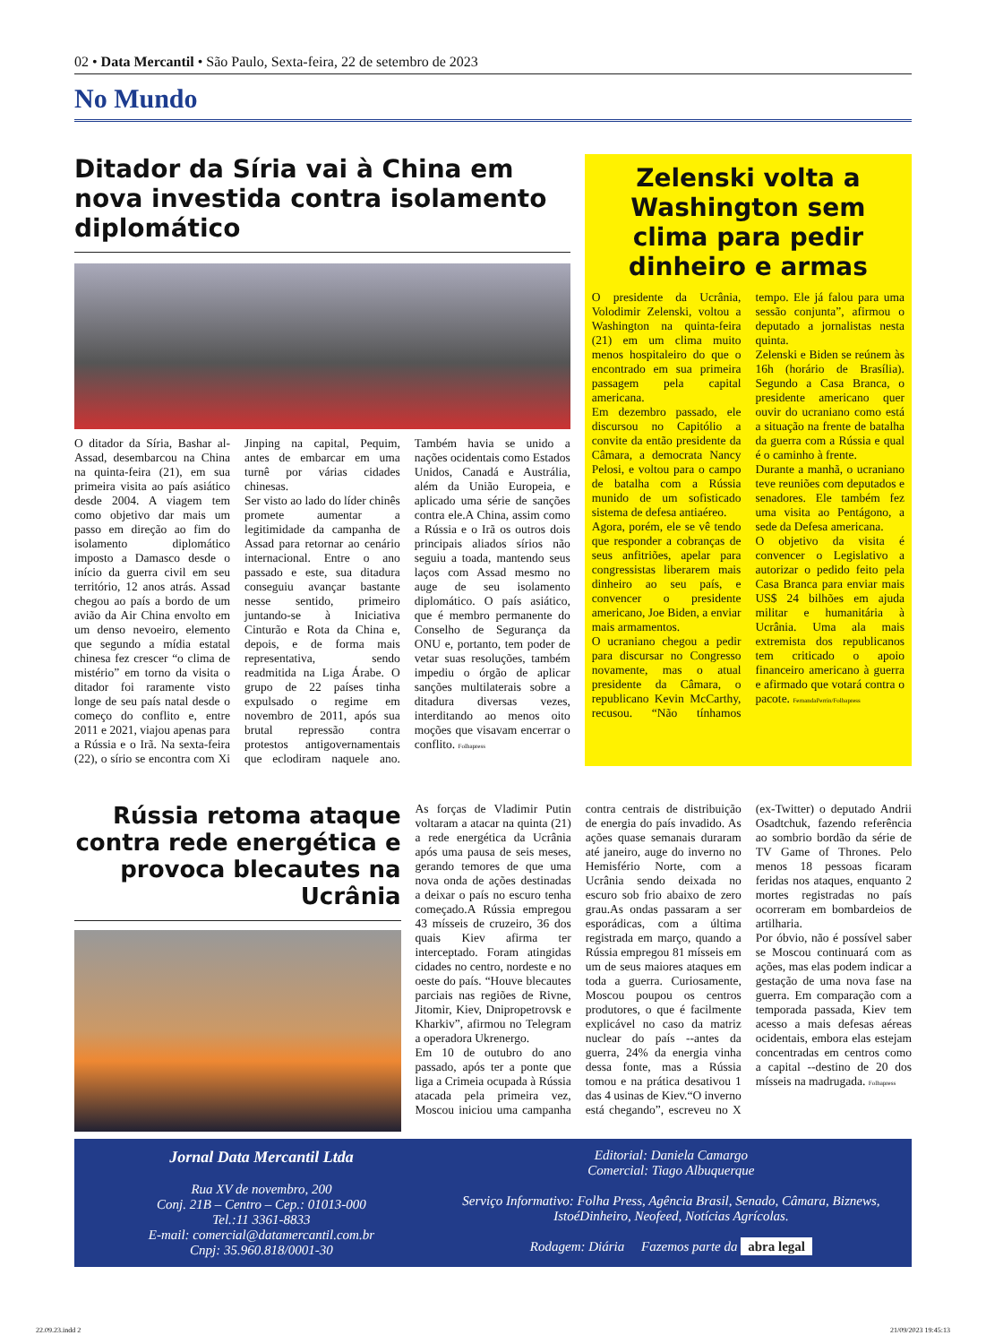02 • Data Mercantil • São Paulo, Sexta-feira, 22 de setembro de 2023
No Mundo
Ditador da Síria vai à China em nova investida contra isolamento diplomático
O ditador da Síria, Bashar al-Assad, desembarcou na China na quinta-feira (21), em sua primeira visita ao país asiático desde 2004. A viagem tem como objetivo dar mais um passo em direção ao fim do isolamento diplomático imposto a Damasco desde o início da guerra civil em seu território, 12 anos atrás. Assad chegou ao país a bordo de um avião da Air China envolto em um denso nevoeiro, elemento que segundo a mídia estatal chinesa fez crescer “o clima de mistério” em torno da visita o ditador foi raramente visto longe de seu país natal desde o começo do conflito e, entre 2011 e 2021, viajou apenas para a Rússia e o Irã. Na sexta-feira (22), o sírio se encontra com Xi Jinping na capital, Pequim, antes de embarcar em uma turnê por várias cidades chinesas.
Ser visto ao lado do líder chinês promete aumentar a legitimidade da campanha de Assad para retornar ao cenário internacional. Entre o ano passado e este, sua ditadura conseguiu avançar bastante nesse sentido, primeiro juntando-se à Iniciativa Cinturão e Rota da China e, depois, e de forma mais representativa, sendo readmitida na Liga Árabe. O grupo de 22 países tinha expulsado o regime em novembro de 2011, após sua brutal repressão contra protestos antigovernamentais que eclodiram naquele ano. Também havia se unido a nações ocidentais como Estados Unidos, Canadá e Austrália, além da União Europeia, e aplicado uma série de sanções contra ele.A China, assim como a Rússia e o Irã os outros dois principais aliados sírios não seguiu a toada, mantendo seus laços com Assad mesmo no auge de seu isolamento diplomático. O país asiático, que é membro permanente do Conselho de Segurança da ONU e, portanto, tem poder de vetar suas resoluções, também impediu o órgão de aplicar sanções multilaterais sobre a ditadura diversas vezes, interditando ao menos oito moções que visavam encerrar o conflito. Folhapress
Zelenski volta a Washington sem clima para pedir dinheiro e armas
O presidente da Ucrânia, Volodimir Zelenski, voltou a Washington na quinta-feira (21) em um clima muito menos hospitaleiro do que o encontrado em sua primeira passagem pela capital americana.
Em dezembro passado, ele discursou no Capitólio a convite da então presidente da Câmara, a democrata Nancy Pelosi, e voltou para o campo de batalha com a Rússia munido de um sofisticado sistema de defesa antiaéreo.
Agora, porém, ele se vê tendo que responder a cobranças de seus anfitriões, apelar para congressistas liberarem mais dinheiro ao seu país, e convencer o presidente americano, Joe Biden, a enviar mais armamentos.
O ucraniano chegou a pedir para discursar no Congresso novamente, mas o atual presidente da Câmara, o republicano Kevin McCarthy, recusou. “Não tínhamos tempo. Ele já falou para uma sessão conjunta”, afirmou o deputado a jornalistas nesta quinta.
Zelenski e Biden se reúnem às 16h (horário de Brasília). Segundo a Casa Branca, o presidente americano quer ouvir do ucraniano como está a situação na frente de batalha da guerra com a Rússia e qual é o caminho à frente.
Durante a manhã, o ucraniano teve reuniões com deputados e senadores. Ele também fez uma visita ao Pentágono, a sede da Defesa americana.
O objetivo da visita é convencer o Legislativo a autorizar o pedido feito pela Casa Branca para enviar mais US$ 24 bilhões em ajuda militar e humanitária à Ucrânia. Uma ala mais extremista dos republicanos tem criticado o apoio financeiro americano à guerra e afirmado que votará contra o pacote. FernandaPerrin/Folhapress
Rússia retoma ataque contra rede energética e provoca blecautes na Ucrânia
As forças de Vladimir Putin voltaram a atacar na quinta (21) a rede energética da Ucrânia após uma pausa de seis meses, gerando temores de que uma nova onda de ações destinadas a deixar o país no escuro tenha começado.A Rússia empregou 43 mísseis de cruzeiro, 36 dos quais Kiev afirma ter interceptado. Foram atingidas cidades no centro, nordeste e no oeste do país. “Houve blecautes parciais nas regiões de Rivne, Jitomir, Kiev, Dnipropetrovsk e Kharkiv”, afirmou no Telegram a operadora Ukrenergo.
Em 10 de outubro do ano passado, após ter a ponte que liga a Crimeia ocupada à Rússia atacada pela primeira vez, Moscou iniciou uma campanha contra centrais de distribuição de energia do país invadido. As ações quase semanais duraram até janeiro, auge do inverno no Hemisfério Norte, com a Ucrânia sendo deixada no escuro sob frio abaixo de zero grau.As ondas passaram a ser esporádicas, com a última registrada em março, quando a Rússia empregou 81 mísseis em um de seus maiores ataques em toda a guerra. Curiosamente, Moscou poupou os centros produtores, o que é facilmente explicável no caso da matriz nuclear do país --antes da guerra, 24% da energia vinha dessa fonte, mas a Rússia tomou e na prática desativou 1 das 4 usinas de Kiev.“O inverno está chegando”, escreveu no X (ex-Twitter) o deputado Andrii Osadtchuk, fazendo referência ao sombrio bordão da série de TV Game of Thrones. Pelo menos 18 pessoas ficaram feridas nos ataques, enquanto 2 mortes registradas no país ocorreram em bombardeios de artilharia.
Por óbvio, não é possível saber se Moscou continuará com as ações, mas elas podem indicar a gestação de uma nova fase na guerra. Em comparação com a temporada passada, Kiev tem acesso a mais defesas aéreas ocidentais, embora elas estejam concentradas em centros como a capital --destino de 20 dos mísseis na madrugada. Folhapress
Jornal Data Mercantil Ltda
Rua XV de novembro, 200
Conj. 21B – Centro – Cep.: 01013-000
Tel.:11 3361-8833
E-mail: comercial@datamercantil.com.br
Cnpj: 35.960.818/0001-30
Editorial: Daniela Camargo
Comercial: Tiago Albuquerque
Serviço Informativo: Folha Press, Agência Brasil, Senado, Câmara, Biznews, IstoéDinheiro, Neofeed, Notícias Agrícolas.
Rodagem: Diária Fazemos parte da abra legal
22.09.23.indd 2 21/09/2023 19:45:13